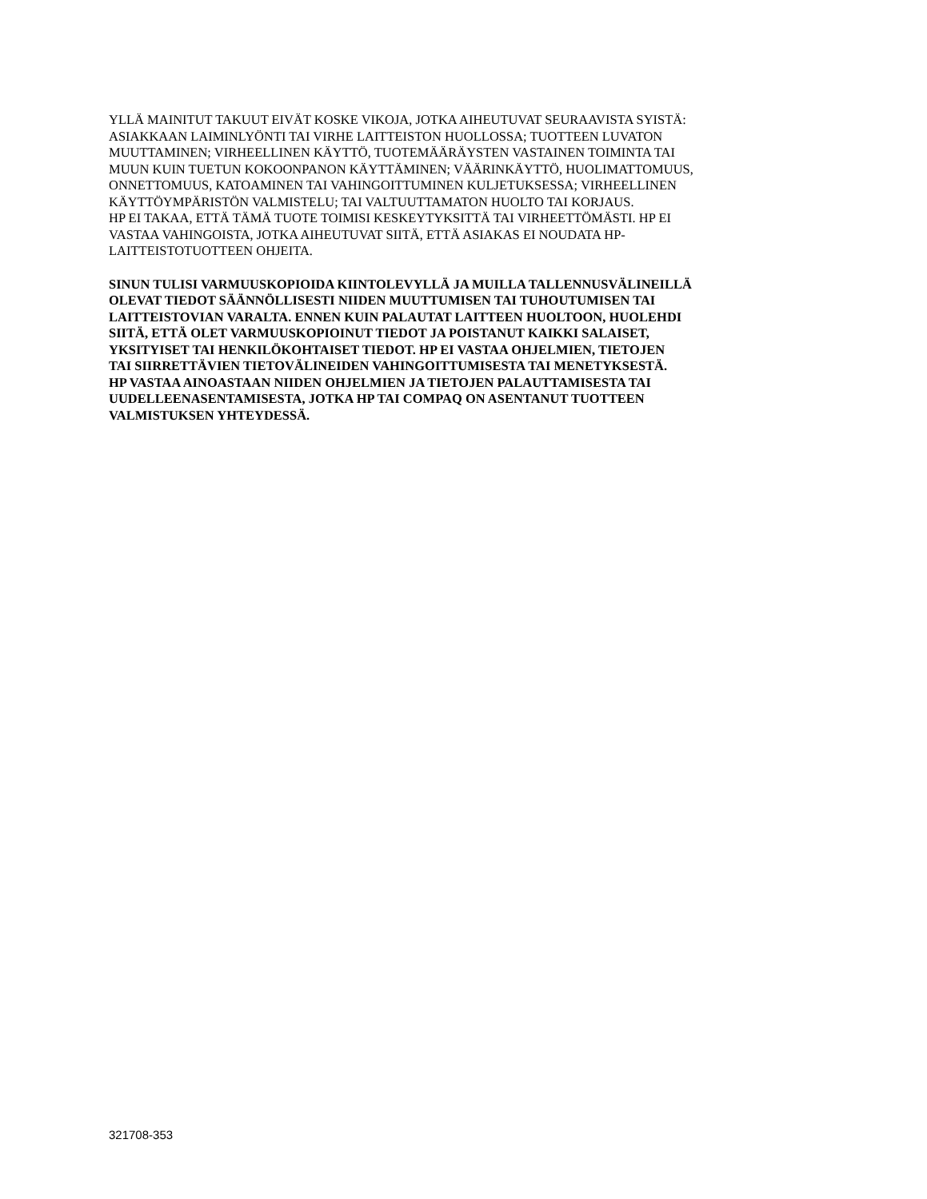YLLÄ MAINITUT TAKUUT EIVÄT KOSKE VIKOJA, JOTKA AIHEUTUVAT SEURAAVISTA SYISTÄ:
ASIAKKAAN LAIMINLYÖNTI TAI VIRHE LAITTEISTON HUOLLOSSA; TUOTTEEN LUVATON
MUUTTAMINEN; VIRHEELLINEN KÄYTTÖ, TUOTEMÄÄRÄYSTEN VASTAINEN TOIMINTA TAI
MUUN KUIN TUETUN KOKOONPANON KÄYTTÄMINEN; VÄÄRINKÄYTTÖ, HUOLIMATTOMUUS,
ONNETTOMUUS, KATOAMINEN TAI VAHINGOITTUMINEN KULJETUKSESSA; VIRHEELLINEN
KÄYTTÖYMPÄRISTÖN VALMISTELU; TAI VALTUUTTAMATON HUOLTO TAI KORJAUS.
HP EI TAKAA, ETTÄ TÄMÄ TUOTE TOIMISI KESKEYTYKSITTÄ TAI VIRHEETTÖMÄSTI. HP EI
VASTAA VAHINGOISTA, JOTKA AIHEUTUVAT SIITÄ, ETTÄ ASIAKAS EI NOUDATA HP-
LAITTEISTOTUOTTEEN OHJEITA.
SINUN TULISI VARMUUSKOPIOIDA KIINTOLEVYLLÄ JA MUILLA TALLENNUSVÄLINEILLÄ
OLEVAT TIEDOT SÄÄNNÖLLISESTI NIIDEN MUUTTUMISEN TAI TUHOUTUMISEN TAI
LAITTEISTOVIAN VARALTA. ENNEN KUIN PALAUTAT LAITTEEN HUOLTOON, HUOLEHDI
SIITÄ, ETTÄ OLET VARMUUSKOPIOINUT TIEDOT JA POISTANUT KAIKKI SALAISET,
YKSITYISET TAI HENKILÖKOHTAISET TIEDOT. HP EI VASTAA OHJELMIEN, TIETOJEN
TAI SIIRRETTÄVIEN TIETOVÄLINEIDEN VAHINGOITTUMISESTA TAI MENETYKSESTÄ.
HP VASTAA AINOASTAAN NIIDEN OHJELMIEN JA TIETOJEN PALAUTTAMISESTA TAI
UUDELLEENASENTAMISESTA, JOTKA HP TAI COMPAQ ON ASENTANUT TUOTTEEN
VALMISTUKSEN YHTEYDESSÄ.
321708-353